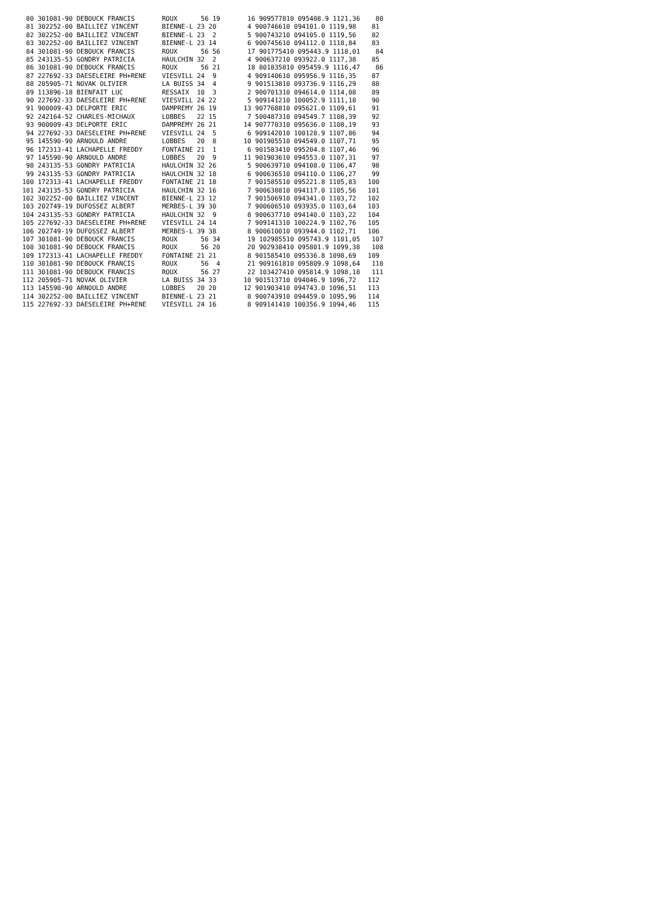80 301081-90 DEBOUCK FRANCIS       ROUX      56 19       16 909577810 095408.9 1121,36    80
  81 302252-00 BAILLIEZ VINCENT      BIENNE-L 23 20        4 900746610 094101.0 1119,98    81
  82 302252-00 BAILLIEZ VINCENT      BIENNE-L 23  2        5 900743210 094105.0 1119,56    82
  83 302252-00 BAILLIEZ VINCENT      BIENNE-L 23 14        6 900745610 094112.0 1118,84    83
  84 301081-90 DEBOUCK FRANCIS       ROUX      56 56       17 901775410 095443.9 1118,01    84
  85 243135-53 GONDRY PATRICIA       HAULCHIN 32  2        4 900637210 093922.0 1117,38    85
  86 301081-90 DEBOUCK FRANCIS       ROUX      56 21       18 801835810 095459.9 1116,47    86
  87 227692-33 DAESELEIRE PH+RENE    VIESVILL 24  9        4 909140610 095956.9 1116,35    87
  88 205905-71 NOVAK OLIVIER         LA BUISS 34  4        9 901513810 093736.9 1116,29    88
  89 113896-18 BIENFAIT LUC          RESSAIX  10  3        2 900701310 094614.0 1114,08    89
  90 227692-33 DAESELEIRE PH+RENE    VIESVILL 24 22        5 909141210 100052.9 1111,18    90
  91 900009-43 DELPORTE ERIC         DAMPREMY 26 19       13 907768810 095621.0 1109,61    91
  92 242164-52 CHARLES-MICHAUX       LOBBES   22 15        7 500487310 094549.7 1108,39    92
  93 900009-43 DELPORTE ERIC         DAMPREMY 26 21       14 907770310 095636.0 1108,19    93
  94 227692-33 DAESELEIRE PH+RENE    VIESVILL 24  5        6 909142010 100128.9 1107,86    94
  95 145590-90 ARNOULD ANDRE         LOBBES   20  8       10 901905510 094549.0 1107,71    95
  96 172313-41 LACHAPELLE FREDDY     FONTAINE 21  1        6 901583410 095204.8 1107,46    96
  97 145590-90 ARNOULD ANDRE         LOBBES   20  9       11 901903610 094553.0 1107,31    97
  98 243135-53 GONDRY PATRICIA       HAULCHIN 32 26        5 900639710 094108.0 1106,47    98
  99 243135-53 GONDRY PATRICIA       HAULCHIN 32 18        6 900636510 094110.0 1106,27    99
 100 172313-41 LACHAPELLE FREDDY     FONTAINE 21 18        7 901585510 095221.8 1105,83   100
 101 243135-53 GONDRY PATRICIA       HAULCHIN 32 16        7 900638810 094117.0 1105,56   101
 102 302252-00 BAILLIEZ VINCENT      BIENNE-L 23 12        7 901506910 094341.0 1103,72   102
 103 202749-19 DUFOSSEZ ALBERT       MERBES-L 39 30        7 900606510 093935.0 1103,64   103
 104 243135-53 GONDRY PATRICIA       HAULCHIN 32  9        8 900637710 094140.0 1103,22   104
 105 227692-33 DAESELEIRE PH+RENE    VIESVILL 24 14        7 909141310 100224.9 1102,76   105
 106 202749-19 DUFOSSEZ ALBERT       MERBES-L 39 38        8 900610010 093944.0 1102,71   106
 107 301081-90 DEBOUCK FRANCIS       ROUX      56 34       19 102985510 095743.9 1101,05   107
 108 301081-90 DEBOUCK FRANCIS       ROUX      56 20       20 902938410 095801.9 1099,38   108
 109 172313-41 LACHAPELLE FREDDY     FONTAINE 21 21        8 901585410 095336.8 1098,69   109
 110 301081-90 DEBOUCK FRANCIS       ROUX      56  4       21 909161810 095809.9 1098,64   110
 111 301081-90 DEBOUCK FRANCIS       ROUX      56 27       22 103427410 095814.9 1098,18   111
 112 205905-71 NOVAK OLIVIER         LA BUISS 34 33       10 901513710 094046.9 1096,72   112
 113 145590-90 ARNOULD ANDRE         LOBBES   20 20       12 901903410 094743.0 1096,51   113
 114 302252-00 BAILLIEZ VINCENT      BIENNE-L 23 21        8 900743910 094459.0 1095,96   114
 115 227692-33 DAESELEIRE PH+RENE    VIESVILL 24 16        8 909141410 100356.9 1094,46   115